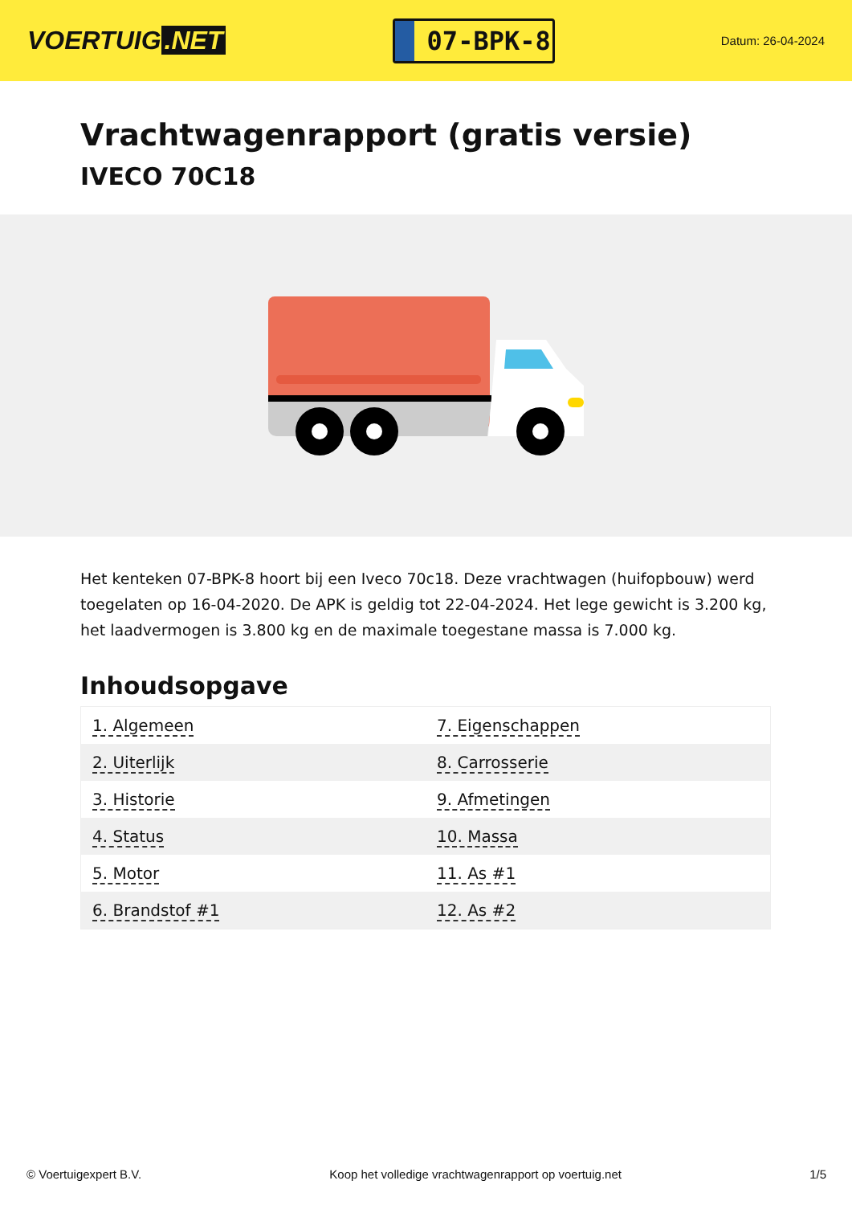VOERTUIG.NET
07-BPK-8
Datum: 26-04-2024
Vrachtwagenrapport (gratis versie)
IVECO 70C18
Het kenteken 07-BPK-8 hoort bij een Iveco 70c18. Deze vrachtwagen (huifopbouw) werd toegelaten op 16-04-2020. De APK is geldig tot 22-04-2024. Het lege gewicht is 3.200 kg, het laadvermogen is 3.800 kg en de maximale toegestane massa is 7.000 kg.
Inhoudsopgave
| 1. Algemeen | 7. Eigenschappen |
| 2. Uiterlijk | 8. Carrosserie |
| 3. Historie | 9. Afmetingen |
| 4. Status | 10. Massa |
| 5. Motor | 11. As #1 |
| 6. Brandstof #1 | 12. As #2 |
© Voertuigexpert B.V. Koop het volledige vrachtwagenrapport op voertuig.net 1/5